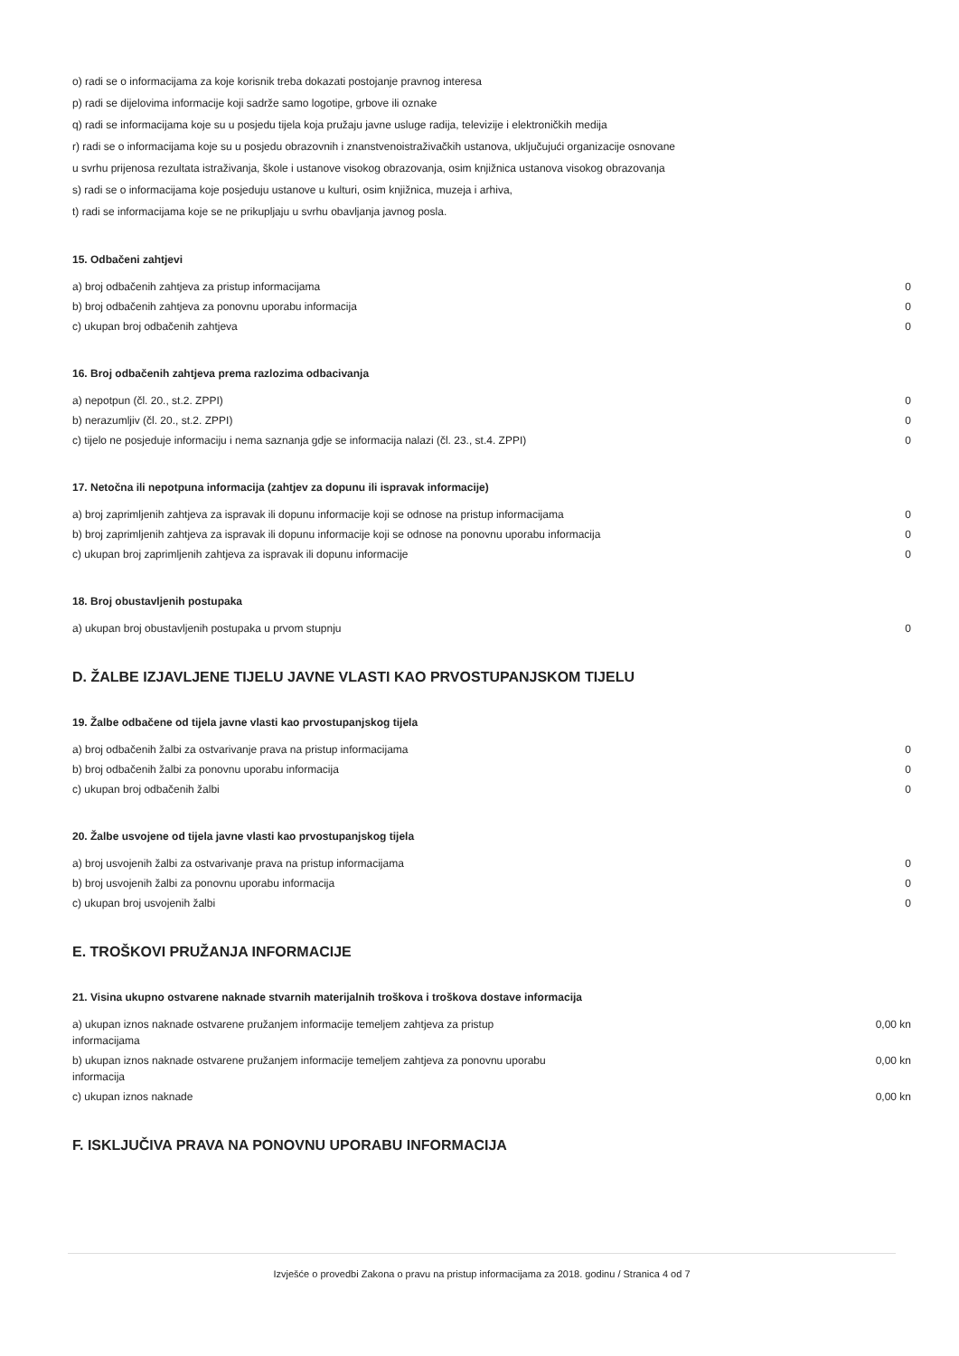o) radi se o informacijama za koje korisnik treba dokazati postojanje pravnog interesa
p) radi se dijelovima informacije koji sadrže samo logotipe, grbove ili oznake
q) radi se informacijama koje su u posjedu tijela koja pružaju javne usluge radija, televizije i elektroničkih medija
r) radi se o informacijama koje su u posjedu obrazovnih i znanstvenoistraživačkih ustanova, uključujući organizacije osnovane
u svrhu prijenosa rezultata istraživanja, škole i ustanove visokog obrazovanja, osim knjižnica ustanova visokog obrazovanja
s) radi se o informacijama koje posjeduju ustanove u kulturi, osim knjižnica, muzeja i arhiva,
t) radi se informacijama koje se ne prikupljaju u svrhu obavljanja javnog posla.
15. Odbačeni zahtjevi
| a) broj odbačenih zahtjeva za pristup informacijama | 0 |
| b) broj odbačenih zahtjeva za ponovnu uporabu informacija | 0 |
| c) ukupan broj odbačenih zahtjeva | 0 |
16. Broj odbačenih zahtjeva prema razlozima odbacivanja
| a) nepotpun (čl. 20., st.2. ZPPI) | 0 |
| b) nerazumljiv (čl. 20., st.2. ZPPI) | 0 |
| c) tijelo ne posjeduje informaciju i nema saznanja gdje se informacija nalazi (čl. 23., st.4. ZPPI) | 0 |
17. Netočna ili nepotpuna informacija (zahtjev za dopunu ili ispravak informacije)
| a) broj zaprimljenih zahtjeva za ispravak ili dopunu informacije koji se odnose na pristup informacijama | 0 |
| b) broj zaprimljenih zahtjeva za ispravak ili dopunu informacije koji se odnose na ponovnu uporabu informacija | 0 |
| c) ukupan broj zaprimljenih zahtjeva za ispravak ili dopunu informacije | 0 |
18. Broj obustavljenih postupaka
| a) ukupan broj obustavljenih postupaka u prvom stupnju | 0 |
D. ŽALBE IZJAVLJENE TIJELU JAVNE VLASTI KAO PRVOSTUPANJSKOM TIJELU
19. Žalbe odbačene od tijela javne vlasti kao prvostupanjskog tijela
| a) broj odbačenih žalbi za ostvarivanje prava na pristup informacijama | 0 |
| b) broj odbačenih žalbi za ponovnu uporabu informacija | 0 |
| c) ukupan broj odbačenih žalbi | 0 |
20. Žalbe usvojene od tijela javne vlasti kao prvostupanjskog tijela
| a) broj usvojenih žalbi za ostvarivanje prava na pristup informacijama | 0 |
| b) broj usvojenih žalbi za ponovnu uporabu informacija | 0 |
| c) ukupan broj usvojenih žalbi | 0 |
E. TROŠKOVI PRUŽANJA INFORMACIJE
21. Visina ukupno ostvarene naknade stvarnih materijalnih troškova i troškova dostave informacija
| a) ukupan iznos naknade ostvarene pružanjem informacije temeljem zahtjeva za pristup informacijama | 0,00 kn |
| b) ukupan iznos naknade ostvarene pružanjem informacije temeljem zahtjeva za ponovnu uporabu informacija | 0,00 kn |
| c) ukupan iznos naknade | 0,00 kn |
F. ISKLJUČIVA PRAVA NA PONOVNU UPORABU INFORMACIJA
Izvješće o provedbi Zakona o pravu na pristup informacijama za 2018. godinu / Stranica 4 od 7